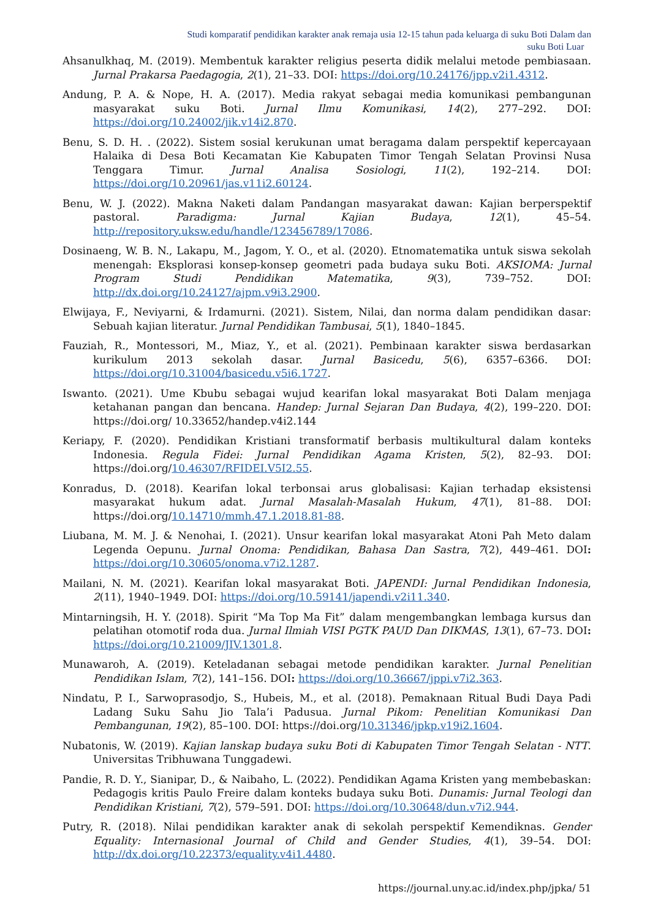Studi komparatif pendidikan karakter anak remaja usia 12-15 tahun pada keluarga di suku Boti Dalam dan
suku Boti Luar
Ahsanulkhaq, M. (2019). Membentuk karakter religius peserta didik melalui metode pembiasaan. Jurnal Prakarsa Paedagogia, 2(1), 21–33. DOI: https://doi.org/10.24176/jpp.v2i1.4312.
Andung, P. A. & Nope, H. A. (2017). Media rakyat sebagai media komunikasi pembangunan masyarakat suku Boti. Jurnal Ilmu Komunikasi, 14(2), 277–292. DOI: https://doi.org/10.24002/jik.v14i2.870.
Benu, S. D. H. . (2022). Sistem sosial kerukunan umat beragama dalam perspektif kepercayaan Halaika di Desa Boti Kecamatan Kie Kabupaten Timor Tengah Selatan Provinsi Nusa Tenggara Timur. Jurnal Analisa Sosiologi, 11(2), 192–214. DOI: https://doi.org/10.20961/jas.v11i2.60124.
Benu, W. J. (2022). Makna Naketi dalam Pandangan masyarakat dawan: Kajian berperspektif pastoral. Paradigma: Jurnal Kajian Budaya, 12(1), 45–54. http://repository.uksw.edu/handle/123456789/17086.
Dosinaeng, W. B. N., Lakapu, M., Jagom, Y. O., et al. (2020). Etnomatematika untuk siswa sekolah menengah: Eksplorasi konsep-konsep geometri pada budaya suku Boti. AKSIOMA: Jurnal Program Studi Pendidikan Matematika, 9(3), 739–752. DOI: http://dx.doi.org/10.24127/ajpm.v9i3.2900.
Elwijaya, F., Neviyarni, & Irdamurni. (2021). Sistem, Nilai, dan norma dalam pendidikan dasar: Sebuah kajian literatur. Jurnal Pendidikan Tambusai, 5(1), 1840–1845.
Fauziah, R., Montessori, M., Miaz, Y., et al. (2021). Pembinaan karakter siswa berdasarkan kurikulum 2013 sekolah dasar. Jurnal Basicedu, 5(6), 6357–6366. DOI: https://doi.org/10.31004/basicedu.v5i6.1727.
Iswanto. (2021). Ume Kbubu sebagai wujud kearifan lokal masyarakat Boti Dalam menjaga ketahanan pangan dan bencana. Handep: Jurnal Sejaran Dan Budaya, 4(2), 199–220. DOI: https://doi.org/ 10.33652/handep.v4i2.144
Keriapy, F. (2020). Pendidikan Kristiani transformatif berbasis multikultural dalam konteks Indonesia. Regula Fidei: Jurnal Pendidikan Agama Kristen, 5(2), 82–93. DOI: https://doi.org/10.46307/RFIDEI.V5I2.55.
Konradus, D. (2018). Kearifan lokal terbonsai arus globalisasi: Kajian terhadap eksistensi masyarakat hukum adat. Jurnal Masalah-Masalah Hukum, 47(1), 81–88. DOI: https://doi.org/10.14710/mmh.47.1.2018.81-88.
Liubana, M. M. J. & Nenohai, I. (2021). Unsur kearifan lokal masyarakat Atoni Pah Meto dalam Legenda Oepunu. Jurnal Onoma: Pendidikan, Bahasa Dan Sastra, 7(2), 449–461. DOI: https://doi.org/10.30605/onoma.v7i2.1287.
Mailani, N. M. (2021). Kearifan lokal masyarakat Boti. JAPENDI: Jurnal Pendidikan Indonesia, 2(11), 1940–1949. DOI: https://doi.org/10.59141/japendi.v2i11.340.
Mintarningsih, H. Y. (2018). Spirit “Ma Top Ma Fit” dalam mengembangkan lembaga kursus dan pelatihan otomotif roda dua. Jurnal Ilmiah VISI PGTK PAUD Dan DIKMAS, 13(1), 67–73. DOI: https://doi.org/10.21009/JIV.1301.8.
Munawaroh, A. (2019). Keteladanan sebagai metode pendidikan karakter. Jurnal Penelitian Pendidikan Islam, 7(2), 141–156. DOI: https://doi.org/10.36667/jppi.v7i2.363.
Nindatu, P. I., Sarwoprasodjo, S., Hubeis, M., et al. (2018). Pemaknaan Ritual Budi Daya Padi Ladang Suku Sahu Jio Tala’i Padusua. Jurnal Pikom: Penelitian Komunikasi Dan Pembangunan, 19(2), 85–100. DOI: https://doi.org/10.31346/jpkp.v19i2.1604.
Nubatonis, W. (2019). Kajian lanskap budaya suku Boti di Kabupaten Timor Tengah Selatan - NTT. Universitas Tribhuwana Tunggadewi.
Pandie, R. D. Y., Sianipar, D., & Naibaho, L. (2022). Pendidikan Agama Kristen yang membebaskan: Pedagogis kritis Paulo Freire dalam konteks budaya suku Boti. Dunamis: Jurnal Teologi dan Pendidikan Kristiani, 7(2), 579–591. DOI: https://doi.org/10.30648/dun.v7i2.944.
Putry, R. (2018). Nilai pendidikan karakter anak di sekolah perspektif Kemendiknas. Gender Equality: Internasional Journal of Child and Gender Studies, 4(1), 39–54. DOI: http://dx.doi.org/10.22373/equality.v4i1.4480.
https://journal.uny.ac.id/index.php/jpka/ 51